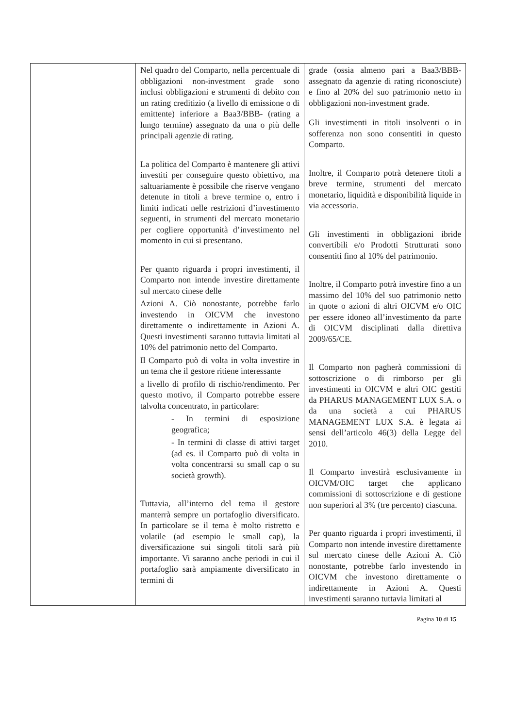| | Nel quadro del Comparto, nella percentuale di obbligazioni non-investment grade sono inclusi obbligazioni e strumenti di debito con un rating creditizio (a livello di emissione o di emittente) inferiore a Baa3/BBB- (rating a lungo termine) assegnato da una o più delle principali agenzie di rating. La politica del Comparto è mantenere gli attivi investiti per conseguire questo obiettivo, ma saltuariamente è possibile che riserve vengano detenute in titoli a breve termine o, entro i limiti indicati nelle restrizioni d’investimento seguenti, in strumenti del mercato monetario per cogliere opportunità d’investimento nel momento in cui si presentano. Per quanto riguarda i propri investimenti, il Comparto non intende investire direttamente sul mercato cinese delle Azioni A. Ciò nonostante, potrebbe farlo investendo in OICVM che investono direttamente o indirettamente in Azioni A. Questi investimenti saranno tuttavia limitati al 10% del patrimonio netto del Comparto. Il Comparto può di volta in volta investire in un tema che il gestore ritiene interessante a livello di profilo di rischio/rendimento. Per questo motivo, il Comparto potrebbe essere talvolta concentrato, in particolare: - In termini di esposizione geografica; - In termini di classe di attivi target (ad es. il Comparto può di volta in volta concentrarsi su small cap o su società growth). Tuttavia, all’interno del tema il gestore manterrà sempre un portafoglio diversificato. In particolare se il tema è molto ristretto e volatile (ad esempio le small cap), la diversificazione sui singoli titoli sarà più importante. Vi saranno anche periodi in cui il portafoglio sarà ampiamente diversificato in termini di | grade (ossia almeno pari a Baa3/BBB- assegnato da agenzie di rating riconosciute) e fino al 20% del suo patrimonio netto in obbligazioni non-investment grade. Gli investimenti in titoli insolventi o in sofferenza non sono consentiti in questo Comparto. Inoltre, il Comparto potrà detenere titoli a breve termine, strumenti del mercato monetario, liquidità e disponibilità liquide in via accessoria. Gli investimenti in obbligazioni ibride convertibili e/o Prodotti Strutturati sono consentiti fino al 10% del patrimonio. Inoltre, il Comparto potrà investire fino a un massimo del 10% del suo patrimonio netto in quote o azioni di altri OICVM e/o OIC per essere idoneo all’investimento da parte di OICVM disciplinati dalla direttiva 2009/65/CE. Il Comparto non pagherà commissioni di sottoscrizione o di rimborso per gli investimenti in OICVM e altri OIC gestiti da PHARUS MANAGEMENT LUX S.A. o da una società a cui PHARUS MANAGEMENT LUX S.A. è legata ai sensi dell’articolo 46(3) della Legge del 2010. Il Comparto investirà esclusivamente in OICVM/OIC target che applicano commissioni di sottoscrizione e di gestione non superiori al 3% (tre percento) ciascuna. Per quanto riguarda i propri investimenti, il Comparto non intende investire direttamente sul mercato cinese delle Azioni A. Ciò nonostante, potrebbe farlo investendo in OICVM che investono direttamente o indirettamente in Azioni A. Questi investimenti saranno tuttavia limitati al |
Pagina 10 di 15